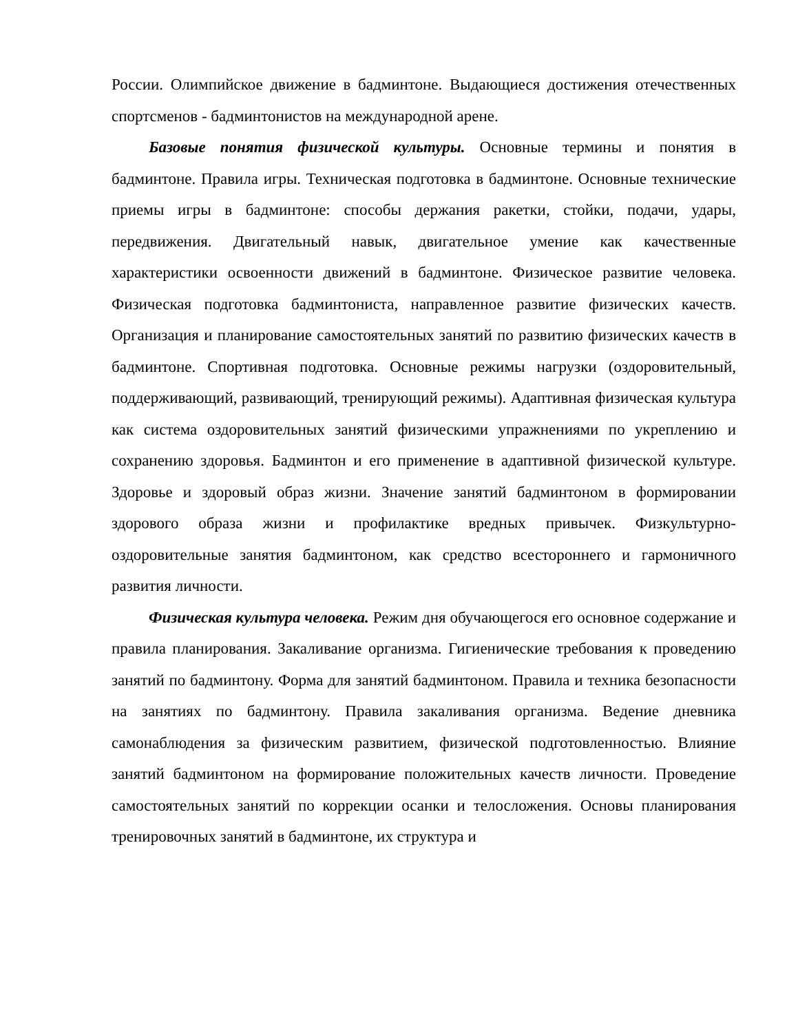России. Олимпийское движение в бадминтоне. Выдающиеся достижения отечественных спортсменов - бадминтонистов на международной арене.
Базовые понятия физической культуры. Основные термины и понятия в бадминтоне. Правила игры. Техническая подготовка в бадминтоне. Основные технические приемы игры в бадминтоне: способы держания ракетки, стойки, подачи, удары, передвижения. Двигательный навык, двигательное умение как качественные характеристики освоенности движений в бадминтоне. Физическое развитие человека. Физическая подготовка бадминтониста, направленное развитие физических качеств. Организация и планирование самостоятельных занятий по развитию физических качеств в бадминтоне. Спортивная подготовка. Основные режимы нагрузки (оздоровительный, поддерживающий, развивающий, тренирующий режимы). Адаптивная физическая культура как система оздоровительных занятий физическими упражнениями по укреплению и сохранению здоровья. Бадминтон и его применение в адаптивной физической культуре. Здоровье и здоровый образ жизни. Значение занятий бадминтоном в формировании здорового образа жизни и профилактике вредных привычек. Физкультурно-оздоровительные занятия бадминтоном, как средство всестороннего и гармоничного развития личности.
Физическая культура человека. Режим дня обучающегося его основное содержание и правила планирования. Закаливание организма. Гигиенические требования к проведению занятий по бадминтону. Форма для занятий бадминтоном. Правила и техника безопасности на занятиях по бадминтону. Правила закаливания организма. Ведение дневника самонаблюдения за физическим развитием, физической подготовленностью. Влияние занятий бадминтоном на формирование положительных качеств личности. Проведение самостоятельных занятий по коррекции осанки и телосложения. Основы планирования тренировочных занятий в бадминтоне, их структура и